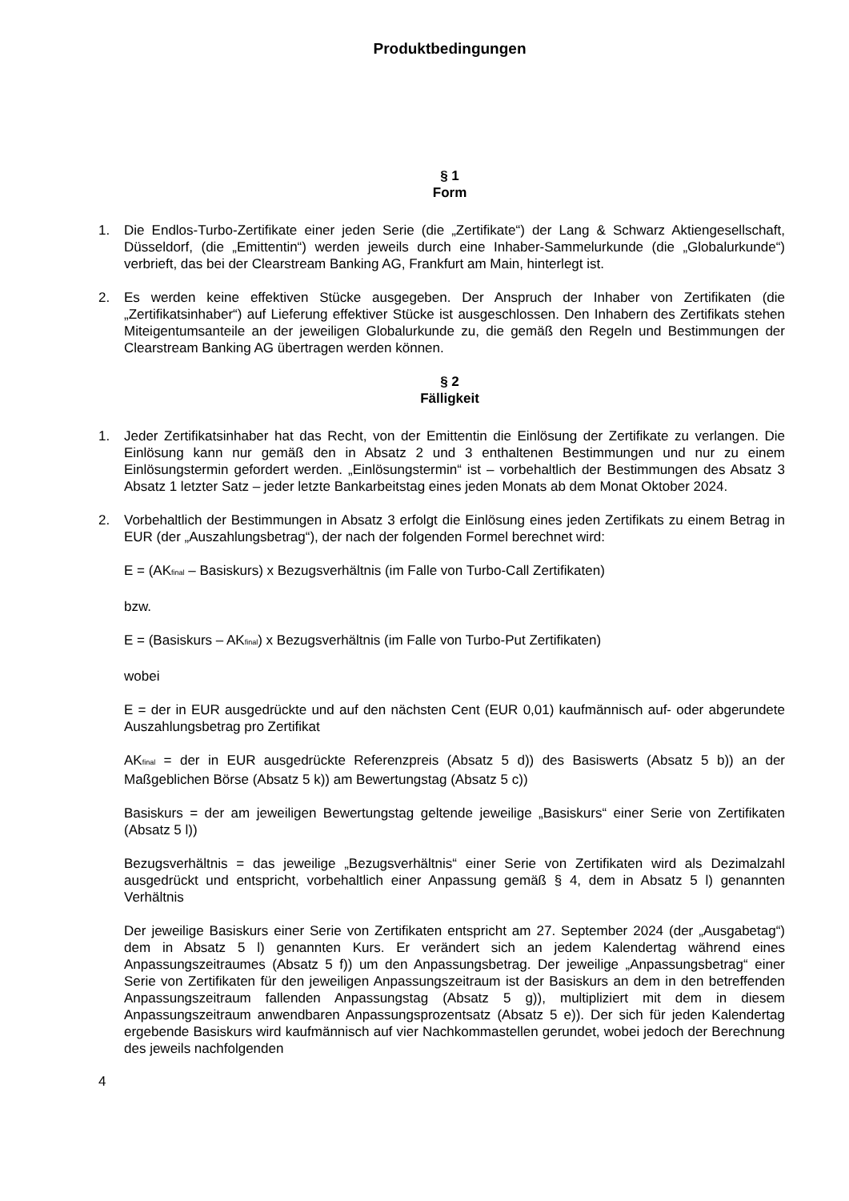Produktbedingungen
§ 1
Form
1. Die Endlos-Turbo-Zertifikate einer jeden Serie (die „Zertifikate“) der Lang & Schwarz Aktiengesellschaft, Düsseldorf, (die „Emittentin“) werden jeweils durch eine Inhaber-Sammelurkunde (die „Globalurkunde“) verbrieft, das bei der Clearstream Banking AG, Frankfurt am Main, hinterlegt ist.
2. Es werden keine effektiven Stücke ausgegeben. Der Anspruch der Inhaber von Zertifikaten (die „Zertifikatsinhaber“) auf Lieferung effektiver Stücke ist ausgeschlossen. Den Inhabern des Zertifikats stehen Miteigentumsanteile an der jeweiligen Globalurkunde zu, die gemäß den Regeln und Bestimmungen der Clearstream Banking AG übertragen werden können.
§ 2
Fälligkeit
1. Jeder Zertifikatsinhaber hat das Recht, von der Emittentin die Einlösung der Zertifikate zu verlangen. Die Einlösung kann nur gemäß den in Absatz 2 und 3 enthaltenen Bestimmungen und nur zu einem Einlösungstermin gefordert werden. „Einlösungstermin“ ist – vorbehaltlich der Bestimmungen des Absatz 3 Absatz 1 letzter Satz – jeder letzte Bankarbeitstag eines jeden Monats ab dem Monat Oktober 2024.
2. Vorbehaltlich der Bestimmungen in Absatz 3 erfolgt die Einlösung eines jeden Zertifikats zu einem Betrag in EUR (der „Auszahlungsbetrag“), der nach der folgenden Formel berechnet wird:
E = (AK<sub>final</sub> – Basiskurs) x Bezugsverhältnis (im Falle von Turbo-Call Zertifikaten)
bzw.
E = (Basiskurs – AK<sub>final</sub>) x Bezugsverhältnis (im Falle von Turbo-Put Zertifikaten)
wobei
E = der in EUR ausgedrückte und auf den nächsten Cent (EUR 0,01) kaufmännisch auf- oder abgerundete Auszahlungsbetrag pro Zertifikat
AK<sub>final</sub> = der in EUR ausgedrückte Referenzpreis (Absatz 5 d)) des Basiswerts (Absatz 5 b)) an der Maßgeblichen Börse (Absatz 5 k)) am Bewertungstag (Absatz 5 c))
Basiskurs = der am jeweiligen Bewertungstag geltende jeweilige „Basiskurs“ einer Serie von Zertifikaten (Absatz 5 l))
Bezugsverhältnis = das jeweilige „Bezugsverhältnis“ einer Serie von Zertifikaten wird als Dezimalzahl ausgedrückt und entspricht, vorbehaltlich einer Anpassung gemäß § 4, dem in Absatz 5 l) genannten Verhältnis
Der jeweilige Basiskurs einer Serie von Zertifikaten entspricht am 27. September 2024 (der „Ausgabetag“) dem in Absatz 5 l) genannten Kurs. Er verändert sich an jedem Kalendertag während eines Anpassungszeitraumes (Absatz 5 f)) um den Anpassungsbetrag. Der jeweilige „Anpassungsbetrag“ einer Serie von Zertifikaten für den jeweiligen Anpassungszeitraum ist der Basiskurs an dem in den betreffenden Anpassungszeitraum fallenden Anpassungstag (Absatz 5 g)), multipliziert mit dem in diesem Anpassungszeitraum anwendbaren Anpassungsprozentsatz (Absatz 5 e)). Der sich für jeden Kalendertag ergebende Basiskurs wird kaufmännisch auf vier Nachkommastellen gerundet, wobei jedoch der Berechnung des jeweils nachfolgenden
4